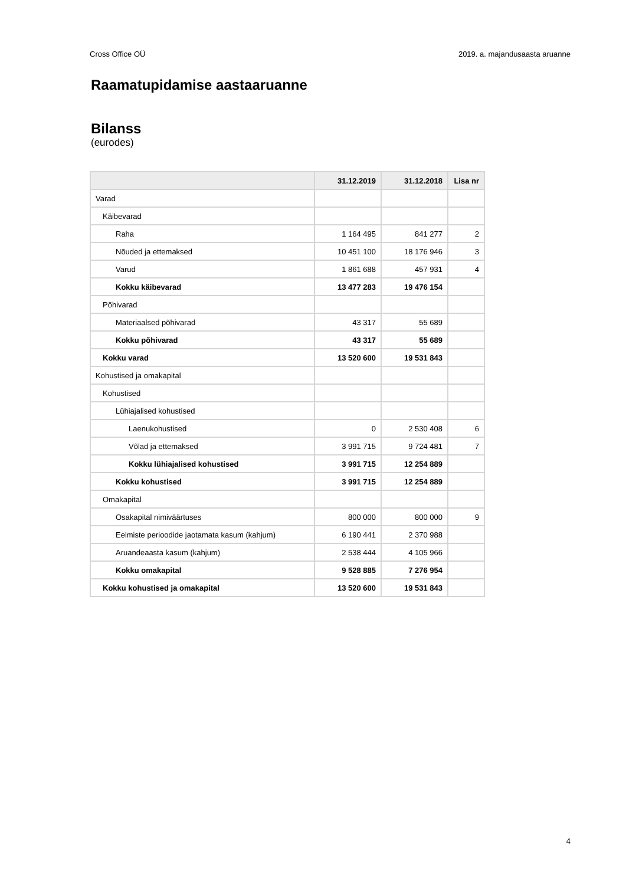Cross Office OÜ 2019. a. majandusaasta aruanne
Raamatupidamise aastaaruanne
Bilanss
(eurodes)
| | 31.12.2019 | 31.12.2018 | Lisa nr |
| --- | --- | --- | --- |
| Varad | | | |
| Käibevarad | | | |
| Raha | 1 164 495 | 841 277 | 2 |
| Nõuded ja ettemaksed | 10 451 100 | 18 176 946 | 3 |
| Varud | 1 861 688 | 457 931 | 4 |
| Kokku käibevarad | 13 477 283 | 19 476 154 | |
| Põhivarad | | | |
| Materiaalsed põhivarad | 43 317 | 55 689 | |
| Kokku põhivarad | 43 317 | 55 689 | |
| Kokku varad | 13 520 600 | 19 531 843 | |
| Kohustised ja omakapital | | | |
| Kohustised | | | |
| Lühiajalised kohustised | | | |
| Laenukohustised | 0 | 2 530 408 | 6 |
| Võlad ja ettemaksed | 3 991 715 | 9 724 481 | 7 |
| Kokku lühiajalised kohustised | 3 991 715 | 12 254 889 | |
| Kokku kohustised | 3 991 715 | 12 254 889 | |
| Omakapital | | | |
| Osakapital nimiväärtuses | 800 000 | 800 000 | 9 |
| Eelmiste perioodide jaotamata kasum (kahjum) | 6 190 441 | 2 370 988 | |
| Aruandeaasta kasum (kahjum) | 2 538 444 | 4 105 966 | |
| Kokku omakapital | 9 528 885 | 7 276 954 | |
| Kokku kohustised ja omakapital | 13 520 600 | 19 531 843 | |
4